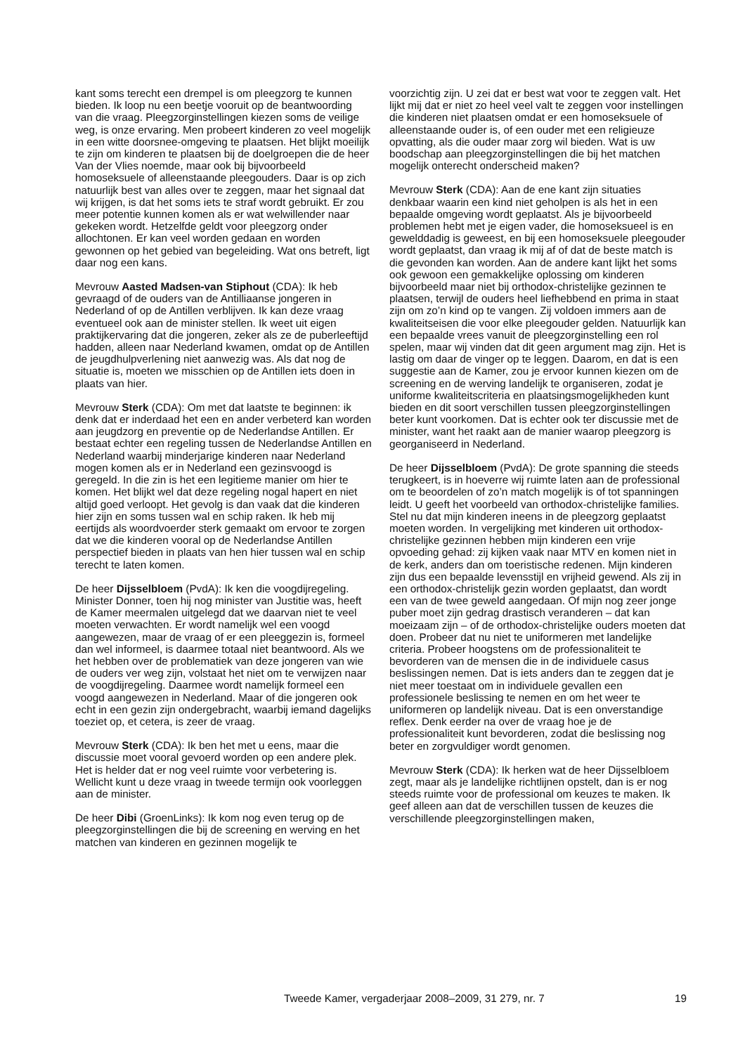kant soms terecht een drempel is om pleegzorg te kunnen bieden. Ik loop nu een beetje vooruit op de beantwoording van die vraag. Pleegzorginstellingen kiezen soms de veilige weg, is onze ervaring. Men probeert kinderen zo veel mogelijk in een witte doorsnee-omgeving te plaatsen. Het blijkt moeilijk te zijn om kinderen te plaatsen bij de doelgroepen die de heer Van der Vlies noemde, maar ook bij bijvoorbeeld homoseksuele of alleenstaande pleegouders. Daar is op zich natuurlijk best van alles over te zeggen, maar het signaal dat wij krijgen, is dat het soms iets te straf wordt gebruikt. Er zou meer potentie kunnen komen als er wat welwillender naar gekeken wordt. Hetzelfde geldt voor pleegzorg onder allochtonen. Er kan veel worden gedaan en worden gewonnen op het gebied van begeleiding. Wat ons betreft, ligt daar nog een kans.
Mevrouw Aasted Madsen-van Stiphout (CDA): Ik heb gevraagd of de ouders van de Antilliaanse jongeren in Nederland of op de Antillen verblijven. Ik kan deze vraag eventueel ook aan de minister stellen. Ik weet uit eigen praktijkervaring dat die jongeren, zeker als ze de puberleeftijd hadden, alleen naar Nederland kwamen, omdat op de Antillen de jeugdhulpverlening niet aanwezig was. Als dat nog de situatie is, moeten we misschien op de Antillen iets doen in plaats van hier.
Mevrouw Sterk (CDA): Om met dat laatste te beginnen: ik denk dat er inderdaad het een en ander verbeterd kan worden aan jeugdzorg en preventie op de Nederlandse Antillen. Er bestaat echter een regeling tussen de Nederlandse Antillen en Nederland waarbij minderjarige kinderen naar Nederland mogen komen als er in Nederland een gezinsvoogd is geregeld. In die zin is het een legitieme manier om hier te komen. Het blijkt wel dat deze regeling nogal hapert en niet altijd goed verloopt. Het gevolg is dan vaak dat die kinderen hier zijn en soms tussen wal en schip raken. Ik heb mij eertijds als woordvoerder sterk gemaakt om ervoor te zorgen dat we die kinderen vooral op de Nederlandse Antillen perspectief bieden in plaats van hen hier tussen wal en schip terecht te laten komen.
De heer Dijsselbloem (PvdA): Ik ken die voogdijregeling. Minister Donner, toen hij nog minister van Justitie was, heeft de Kamer meermalen uitgelegd dat we daarvan niet te veel moeten verwachten. Er wordt namelijk wel een voogd aangewezen, maar de vraag of er een pleeggezin is, formeel dan wel informeel, is daarmee totaal niet beantwoord. Als we het hebben over de problematiek van deze jongeren van wie de ouders ver weg zijn, volstaat het niet om te verwijzen naar de voogdijregeling. Daarmee wordt namelijk formeel een voogd aangewezen in Nederland. Maar of die jongeren ook echt in een gezin zijn ondergebracht, waarbij iemand dagelijks toeziet op, et cetera, is zeer de vraag.
Mevrouw Sterk (CDA): Ik ben het met u eens, maar die discussie moet vooral gevoerd worden op een andere plek. Het is helder dat er nog veel ruimte voor verbetering is. Wellicht kunt u deze vraag in tweede termijn ook voorleggen aan de minister.
De heer Dibi (GroenLinks): Ik kom nog even terug op de pleegzorginstellingen die bij de screening en werving en het matchen van kinderen en gezinnen mogelijk te
voorzichtig zijn. U zei dat er best wat voor te zeggen valt. Het lijkt mij dat er niet zo heel veel valt te zeggen voor instellingen die kinderen niet plaatsen omdat er een homoseksuele of alleenstaande ouder is, of een ouder met een religieuze opvatting, als die ouder maar zorg wil bieden. Wat is uw boodschap aan pleegzorginstellingen die bij het matchen mogelijk onterecht onderscheid maken?
Mevrouw Sterk (CDA): Aan de ene kant zijn situaties denkbaar waarin een kind niet geholpen is als het in een bepaalde omgeving wordt geplaatst. Als je bijvoorbeeld problemen hebt met je eigen vader, die homoseksueel is en gewelddadig is geweest, en bij een homoseksuele pleegouder wordt geplaatst, dan vraag ik mij af of dat de beste match is die gevonden kan worden. Aan de andere kant lijkt het soms ook gewoon een gemakkelijke oplossing om kinderen bijvoorbeeld maar niet bij orthodox-christelijke gezinnen te plaatsen, terwijl de ouders heel liefhebbend en prima in staat zijn om zo’n kind op te vangen. Zij voldoen immers aan de kwaliteitseisen die voor elke pleegouder gelden. Natuurlijk kan een bepaalde vrees vanuit de pleegzorginstelling een rol spelen, maar wij vinden dat dit geen argument mag zijn. Het is lastig om daar de vinger op te leggen. Daarom, en dat is een suggestie aan de Kamer, zou je ervoor kunnen kiezen om de screening en de werving landelijk te organiseren, zodat je uniforme kwaliteitscriteria en plaatsingsmogelijkheden kunt bieden en dit soort verschillen tussen pleegzorginstellingen beter kunt voorkomen. Dat is echter ook ter discussie met de minister, want het raakt aan de manier waarop pleegzorg is georganiseerd in Nederland.
De heer Dijsselbloem (PvdA): De grote spanning die steeds terugkeert, is in hoeverre wij ruimte laten aan de professional om te beoordelen of zo’n match mogelijk is of tot spanningen leidt. U geeft het voorbeeld van orthodox-christelijke families. Stel nu dat mijn kinderen ineens in de pleegzorg geplaatst moeten worden. In vergelijking met kinderen uit orthodox-christelijke gezinnen hebben mijn kinderen een vrije opvoeding gehad: zij kijken vaak naar MTV en komen niet in de kerk, anders dan om toeristische redenen. Mijn kinderen zijn dus een bepaalde levensstijl en vrijheid gewend. Als zij in een orthodox-christelijk gezin worden geplaatst, dan wordt een van de twee geweld aangedaan. Of mijn nog zeer jonge puber moet zijn gedrag drastisch veranderen – dat kan moeizaam zijn – of de orthodox-christelijke ouders moeten dat doen. Probeer dat nu niet te uniformeren met landelijke criteria. Probeer hoogstens om de professionaliteit te bevorderen van de mensen die in de individuele casus beslissingen nemen. Dat is iets anders dan te zeggen dat je niet meer toestaat om in individuele gevallen een professionele beslissing te nemen en om het weer te uniformeren op landelijk niveau. Dat is een onverstandige reflex. Denk eerder na over de vraag hoe je de professionaliteit kunt bevorderen, zodat die beslissing nog beter en zorgvuldiger wordt genomen.
Mevrouw Sterk (CDA): Ik herken wat de heer Dijsselbloem zegt, maar als je landelijke richtlijnen opstelt, dan is er nog steeds ruimte voor de professional om keuzes te maken. Ik geef alleen aan dat de verschillen tussen de keuzes die verschillende pleegzorginstellingen maken,
Tweede Kamer, vergaderjaar 2008–2009, 31 279, nr. 7 19